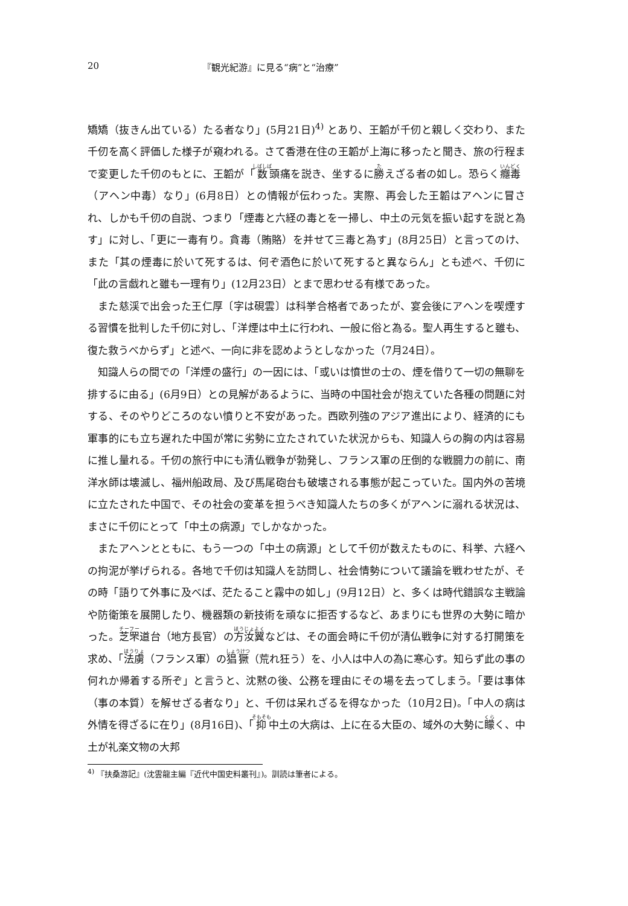20 『観光紀游』に見る“病”と“治療”
矯矯（抜きん出ている）たる者なり」(5月21日)<sup>4)</sup> とあり、王韜が千仞と親しく交わり、また千仞を高く評価した様子が窺われる。さて香港在住の王韜が上海に移ったと聞き、旅の行程まで変更した千仞のもとに、王韜が「数頭痛を説き、坐するに勝えざる者の如し。恐らく癮毒（アヘン中毒）なり」(6月8日）との情報が伝わった。実際、再会した王韜はアヘンに冒され、しかも千仞の自説、つまり「煙毒と六経の毒とを一掃し、中土の元気を振い起すを説と為す」に対し、「更に一毒有り。貪毒（賄賂）を并せて三毒と為す」(8月25日）と言ってのけ、また「其の煙毒に於いて死するは、何ぞ酒色に於いて死すると異ならん」とも述べ、千仞に「此の言戯れと雖も一理有り」(12月23日）とまで思わせる有様であった。
また慈渓で出会った王仁厚〔字は硯雲〕は科挙合格者であったが、宴会後にアヘンを喫煙する習慣を批判した千仞に対し、「洋煙は中土に行われ、一般に俗と為る。聖人再生すると雖も、復た救うべからず」と述べ、一向に非を認めようとしなかった（7月24日）。
知識人らの間での「洋煙の盛行」の一因には、「或いは憤世の士の、煙を借りて一切の無聊を排するに由る」(6月9日）との見解があるように、当時の中国社会が抱えていた各種の問題に対する、そのやりどころのない憤りと不安があった。西欧列強のアジア進出により、経済的にも軍事的にも立ち遅れた中国が常に劣勢に立たされていた状況からも、知識人らの胸の内は容易に推し量れる。千仞の旅行中にも清仏戦争が勃発し、フランス軍の圧倒的な戦闘力の前に、南洋水師は壊滅し、福州船政局、及び馬尾砲台も破壊される事態が起こっていた。国内外の苦境に立たされた中国で、その社会の変革を担うべき知識人たちの多くがアヘンに溺れる状況は、まさに千仞にとって「中土の病源」でしかなかった。
またアヘンとともに、もう一つの「中土の病源」として千仞が数えたものに、科挙、六経への拘泥が挙げられる。各地で千仞は知識人を訪問し、社会情勢について議論を戦わせたが、その時「語りて外事に及べば、茫たること霧中の如し」(9月12日）と、多くは時代錯誤な主戦論や防衛策を展開したり、機器類の新技術を頑なに拒否するなど、あまりにも世界の大勢に暗かった。芝罘道台（地方長官）の方汝翼などは、その面会時に千仞が清仏戦争に対する打開策を求め、「法虜（フランス軍）の猖獗（荒れ狂う）を、小人は中人の為に寒心す。知らず此の事の何れか帰着する所ぞ」と言うと、沈黙の後、公務を理由にその場を去ってしまう。「要は事体（事の本質）を解せざる者なり」と、千仞は呆れざるを得なかった（10月2日)。「中人の病は外情を得ざるに在り」(8月16日)、「抑中土の大病は、上に在る大臣の、域外の大勢に矇く、中土が礼楽文物の大邦
<sup>4)</sup> 『扶桑游記』(沈雲龍主編『近代中国史料叢刊』)。訓読は筆者による。